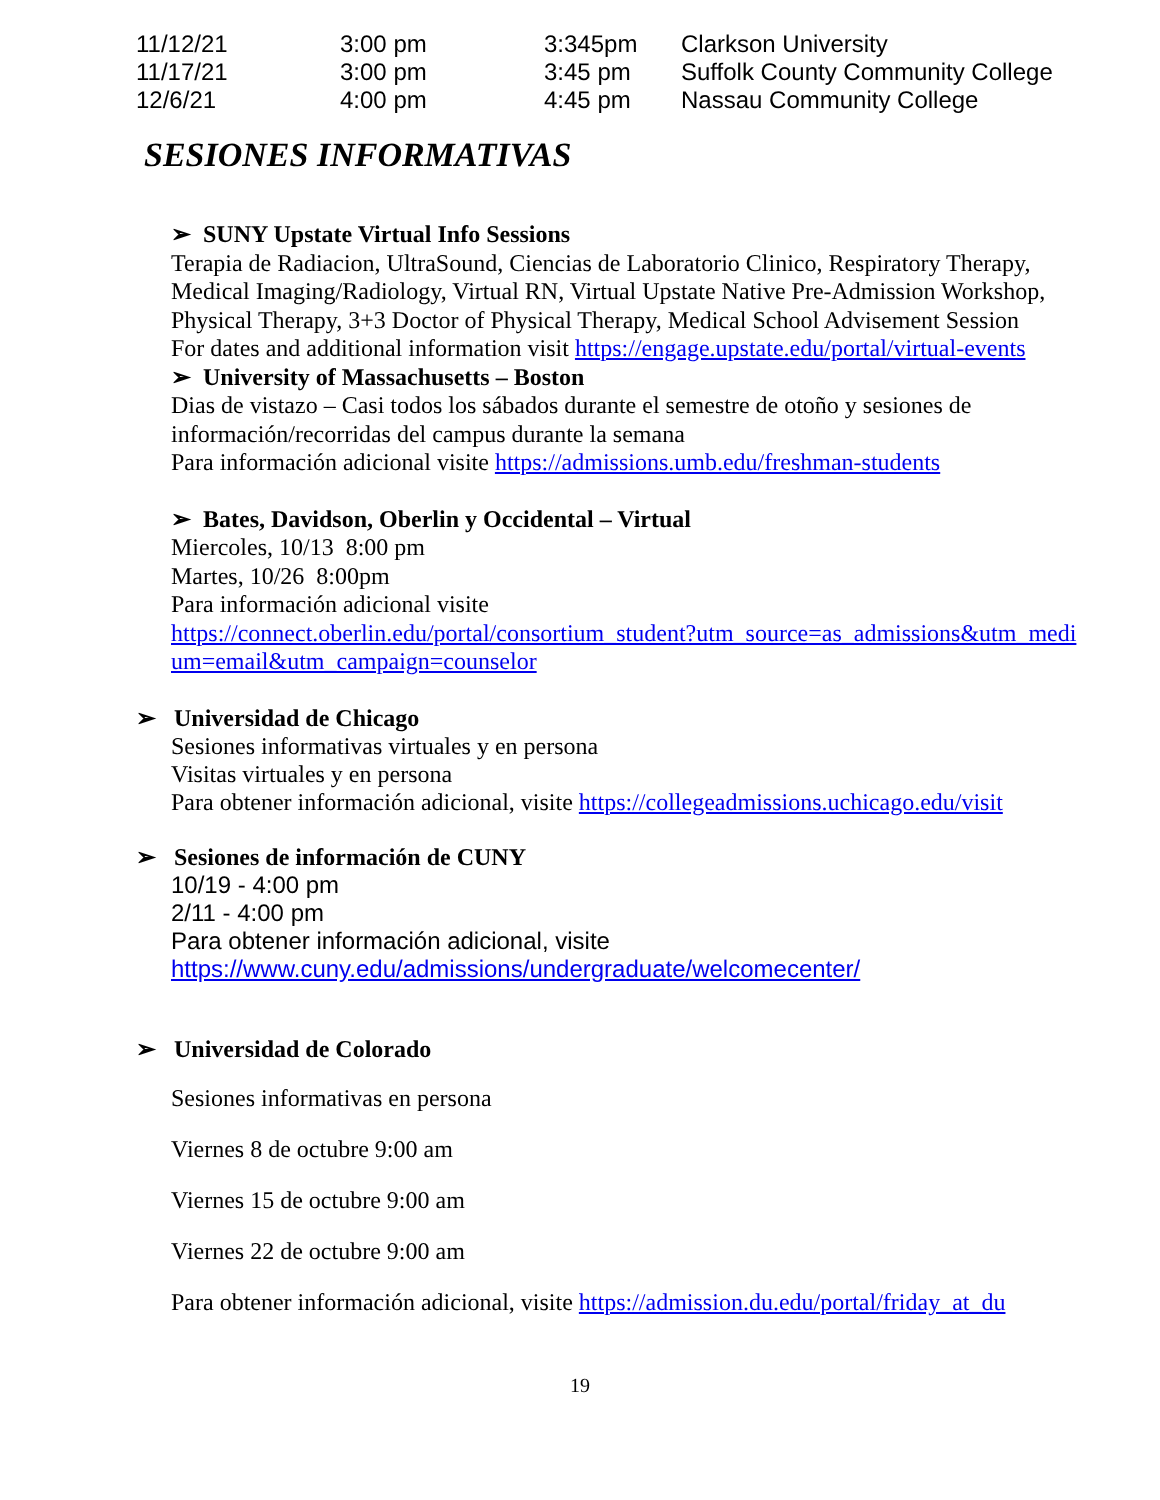| 11/12/21 | 3:00 pm | 3:345pm | Clarkson University |
| 11/17/21 | 3:00 pm | 3:45 pm | Suffolk County Community College |
| 12/6/21 | 4:00 pm | 4:45 pm | Nassau Community College |
SESIONES INFORMATIVAS
➢ SUNY Upstate Virtual Info Sessions
Terapia de Radiacion, UltraSound, Ciencias de Laboratorio Clinico, Respiratory Therapy,
Medical Imaging/Radiology, Virtual RN, Virtual Upstate Native Pre-Admission Workshop,
Physical Therapy, 3+3 Doctor of Physical Therapy, Medical School Advisement Session
For dates and additional information visit https://engage.upstate.edu/portal/virtual-events
➢ University of Massachusetts – Boston
Dias de vistazo – Casi todos los sábados durante el semestre de otoño y sesiones de
información/recorridas del campus durante la semana
Para información adicional visite https://admissions.umb.edu/freshman-students
➢ Bates, Davidson, Oberlin y Occidental – Virtual
Miercoles, 10/13 8:00 pm
Martes, 10/26 8:00pm
Para información adicional visite
https://connect.oberlin.edu/portal/consortium_student?utm_source=as_admissions&utm_medi
um=email&utm_campaign=counselor
➢ Universidad de Chicago
Sesiones informativas virtuales y en persona
Visitas virtuales y en persona
Para obtener información adicional, visite https://collegeadmissions.uchicago.edu/visit
➢ Sesiones de información de CUNY
10/19 - 4:00 pm
2/11 - 4:00 pm
Para obtener información adicional, visite
https://www.cuny.edu/admissions/undergraduate/welcomecenter/
➢ Universidad de Colorado
Sesiones informativas en persona
Viernes 8 de octubre 9:00 am
Viernes 15 de octubre 9:00 am
Viernes 22 de octubre 9:00 am
Para obtener información adicional, visite https://admission.du.edu/portal/friday_at_du
19